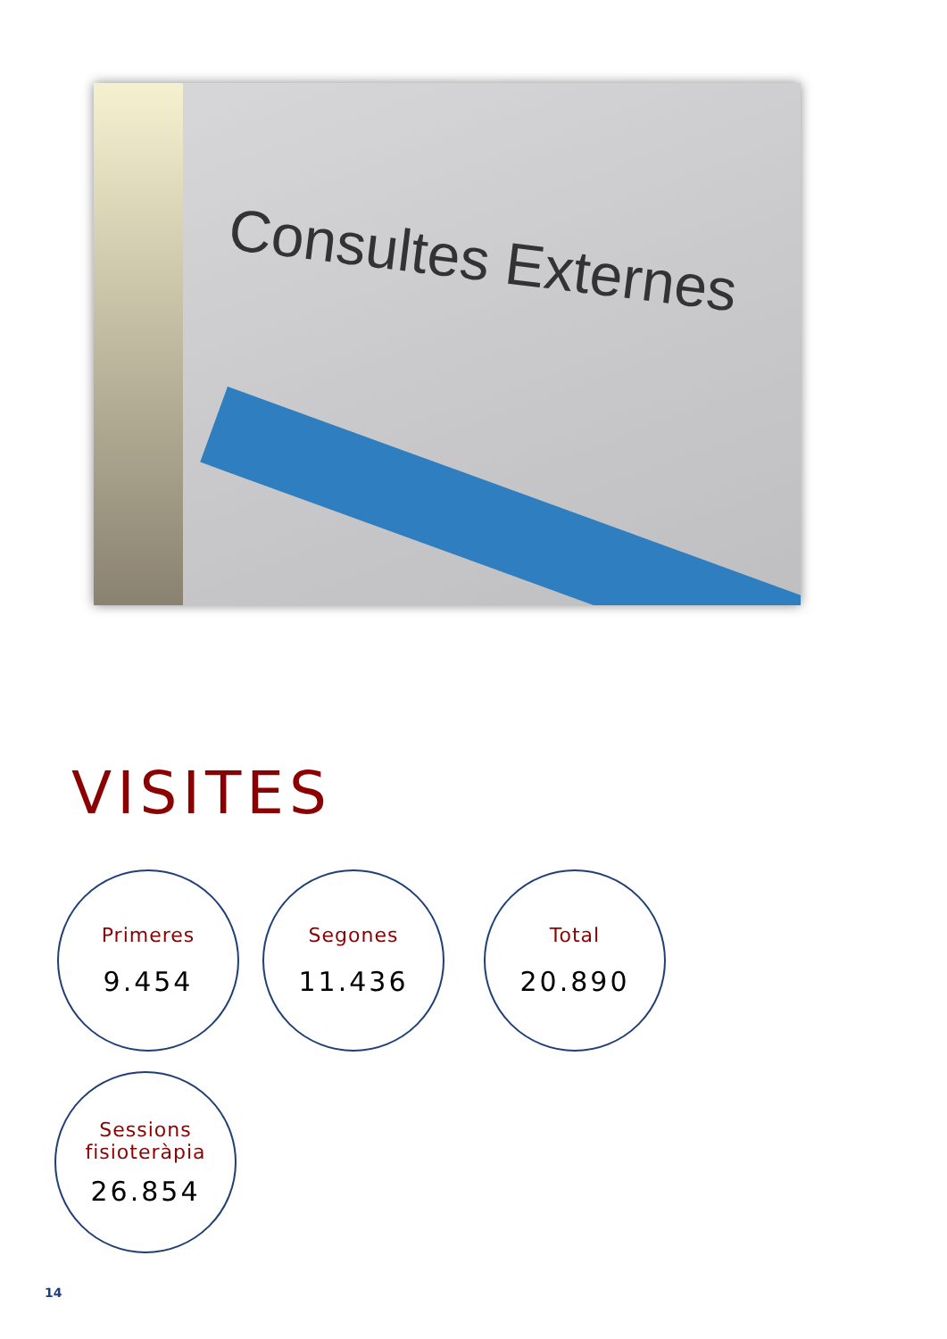Consultes Externes
VISITES
Primeres
9.454
Segones
11.436
Total
20.890
Sessions
fisioteràpia
26.854
14